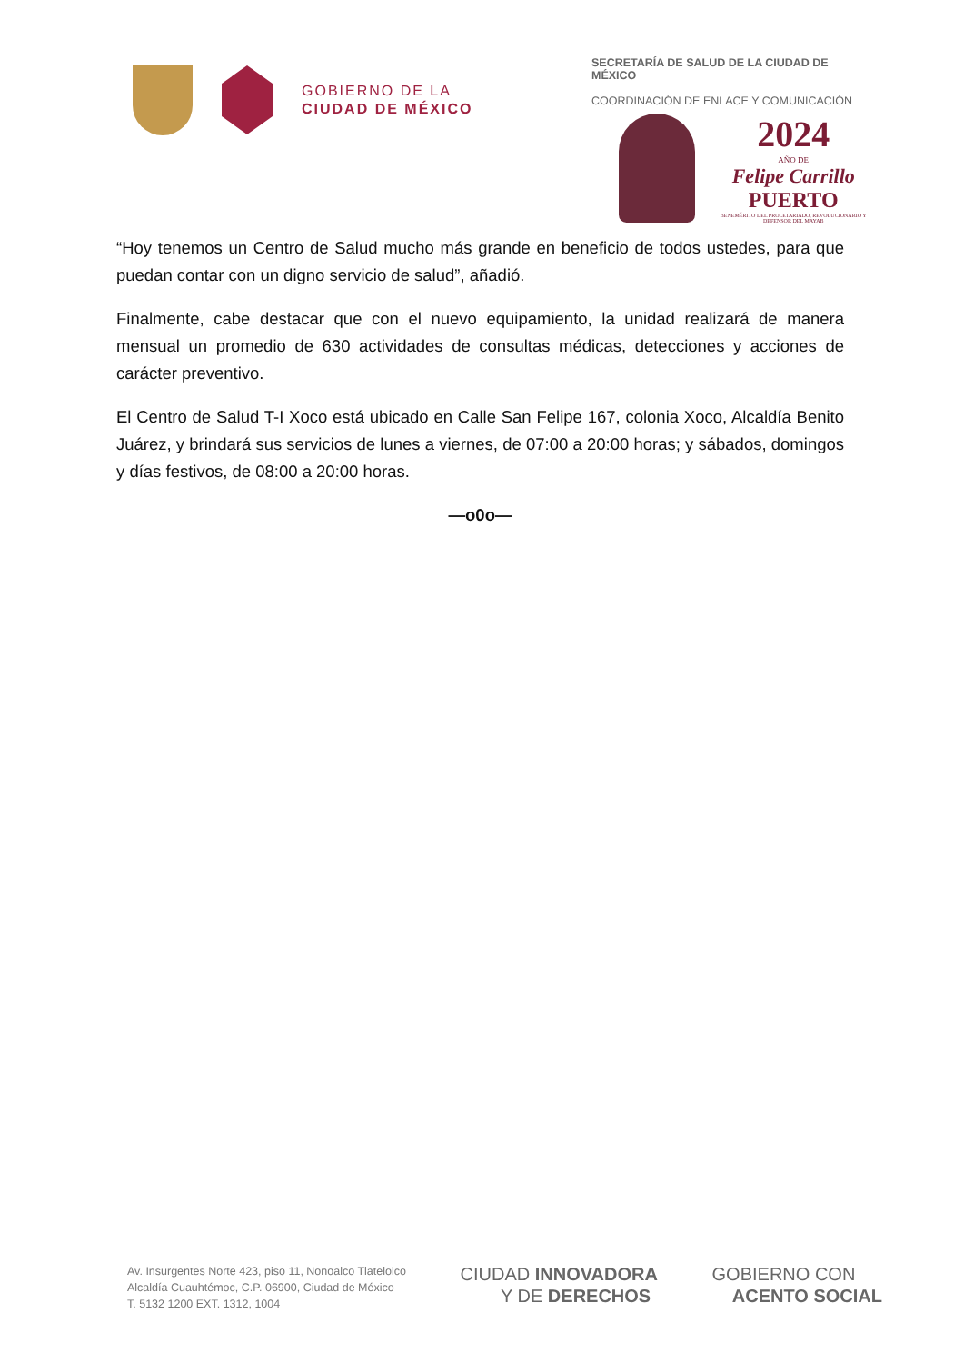GOBIERNO DE LA
CIUDAD DE MÉXICO
SECRETARÍA DE SALUD DE LA CIUDAD DE MÉXICO
COORDINACIÓN DE ENLACE Y COMUNICACIÓN
2024
AÑO DE
Felipe Carrillo
PUERTO
BENEMÉRITO DEL PROLETARIADO, REVOLUCIONARIO Y DEFENSOR DEL MAYAB
“Hoy tenemos un Centro de Salud mucho más grande en beneficio de todos ustedes, para que puedan contar con un digno servicio de salud”, añadió.
Finalmente, cabe destacar que con el nuevo equipamiento, la unidad realizará de manera mensual un promedio de 630 actividades de consultas médicas, detecciones y acciones de carácter preventivo.
El Centro de Salud T-I Xoco está ubicado en Calle San Felipe 167, colonia Xoco, Alcaldía Benito Juárez, y brindará sus servicios de lunes a viernes, de 07:00 a 20:00 horas; y sábados, domingos y días festivos, de 08:00 a 20:00 horas.
—o0o—
Av. Insurgentes Norte 423, piso 11, Nonoalco Tlatelolco
Alcaldía Cuauhtémoc, C.P. 06900, Ciudad de México
T. 5132 1200 EXT. 1312, 1004
CIUDAD INNOVADORA
Y DE DERECHOS
GOBIERNO CON
ACENTO SOCIAL